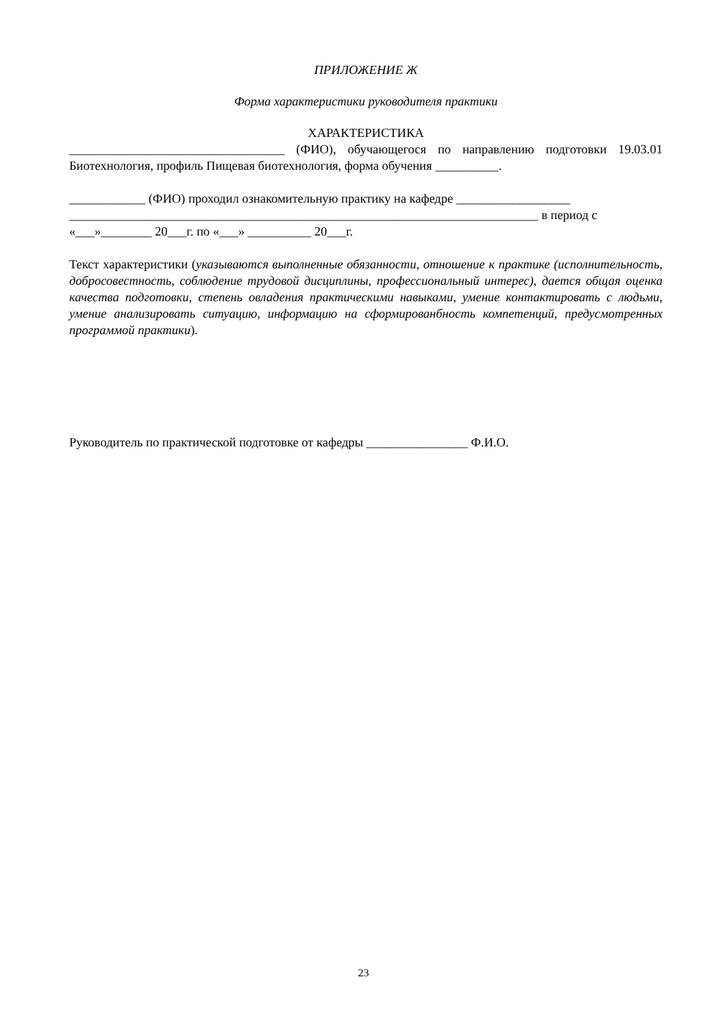ПРИЛОЖЕНИЕ Ж
Форма характеристики руководителя практики
ХАРАКТЕРИСТИКА
__________________________________ (ФИО), обучающегося по направлению подготовки 19.03.01 Биотехнология, профиль Пищевая биотехнология, форма обучения __________.
____________ (ФИО) проходил ознакомительную практику на кафедре __________________
__________________________________________________________________________ в период с
«___»________ 20___г. по «___» __________ 20___г.
Текст характеристики (указываются выполненные обязанности, отношение к практике (исполнительность, добросовестность, соблюдение трудовой дисциплины, профессиональный интерес), дается общая оценка качества подготовки, степень овладения практическими навыками, умение контактировать с людьми, умение анализировать ситуацию, информацию на сформированбность компетенций, предусмотренных программой практики).
Руководитель по практической подготовке от кафедры ________________ Ф.И.О.
23